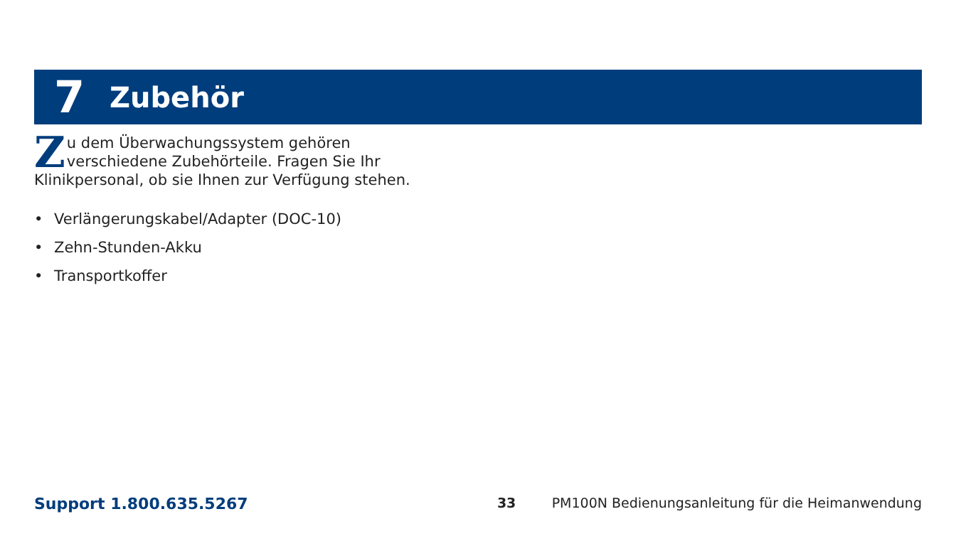7 Zubehör
Zu dem Überwachungssystem gehören verschiedene Zubehörteile. Fragen Sie Ihr Klinikpersonal, ob sie Ihnen zur Verfügung stehen.
• Verlängerungskabel/Adapter (DOC-10)
• Zehn-Stunden-Akku
• Transportkoffer
Support 1.800.635.5267 33 PM100N Bedienungsanleitung für die Heimanwendung